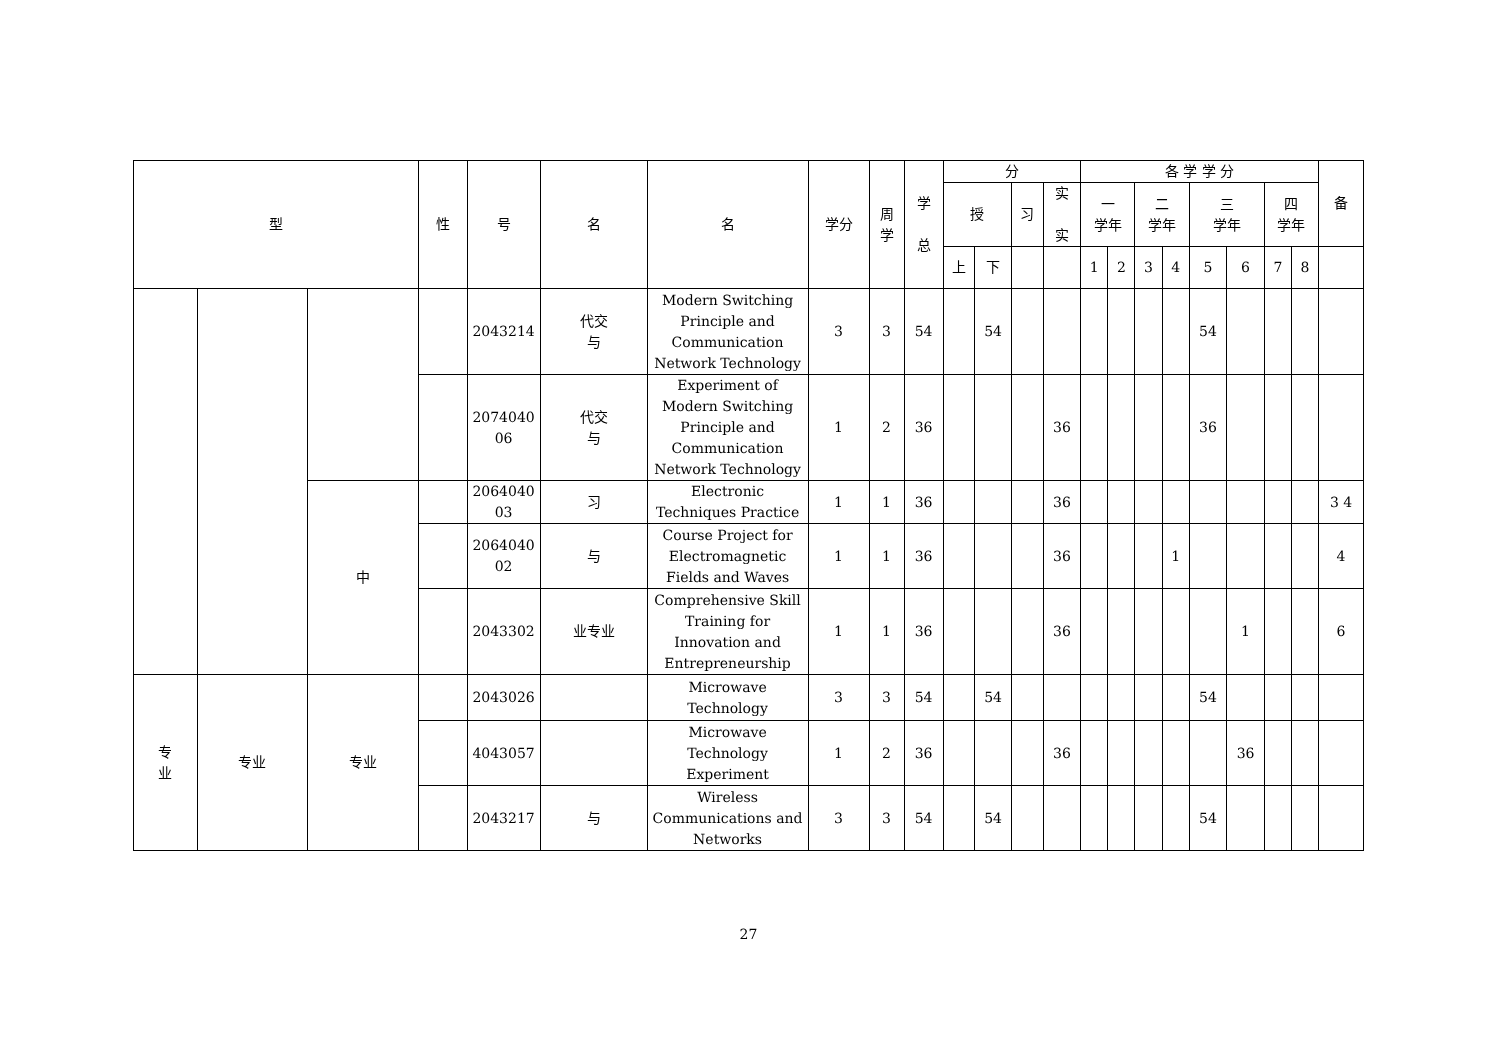| 型 | | | 性 | 号 | 名 | 名 | 学分 | 周 学 | 学 总 | 分 | | | | 各 学 学 分 | | | | | | | | 备 |
| --- | --- | --- | --- | --- | --- | --- | --- | --- | --- | --- | --- | --- | --- | --- | --- | --- | --- | --- | --- | --- | --- | --- |
| | | | | | | | | | | 授 | | 习 | 实 实 | 一 学年 | | 二 学年 | | 三 学年 | | 四 学年 | | |
| | | | | | | | | | | 上 | 下 | | | 1 | 2 | 3 | 4 | 5 | 6 | 7 | 8 | |
| | | | | 2043214 | 代交 与 | Modern Switching Principle and Communication Network Technology | 3 | 3 | 54 | | 54 | | | | | | | 54 | | | | |
| | | | | 2074040 06 | 代交 与 | Experiment of Modern Switching Principle and Communication Network Technology | 1 | 2 | 36 | | | | 36 | | | | | 36 | | | | |
| | | 中 | | 2064040 03 | 习 | Electronic Techniques Practice | 1 | 1 | 36 | | | | 36 | | | | | | | | | 3 4 |
| | | | | 2064040 02 | 与 | Course Project for Electromagnetic Fields and Waves | 1 | 1 | 36 | | | | 36 | | | | 1 | | | | | 4 |
| | | | | 2043302 | 业专业 | Comprehensive Skill Training for Innovation and Entrepreneurship | 1 | 1 | 36 | | | | 36 | | | | | | 1 | | | 6 |
| 专 业 | 专业 | 专业 | | 2043026 | | Microwave Technology | 3 | 3 | 54 | | 54 | | | | | | | 54 | | | | |
| | | | | 4043057 | | Microwave Technology Experiment | 1 | 2 | 36 | | | | 36 | | | | | | 36 | | | |
| | | | | 2043217 | 与 | Wireless Communications and Networks | 3 | 3 | 54 | | 54 | | | | | | | 54 | | | | |
27